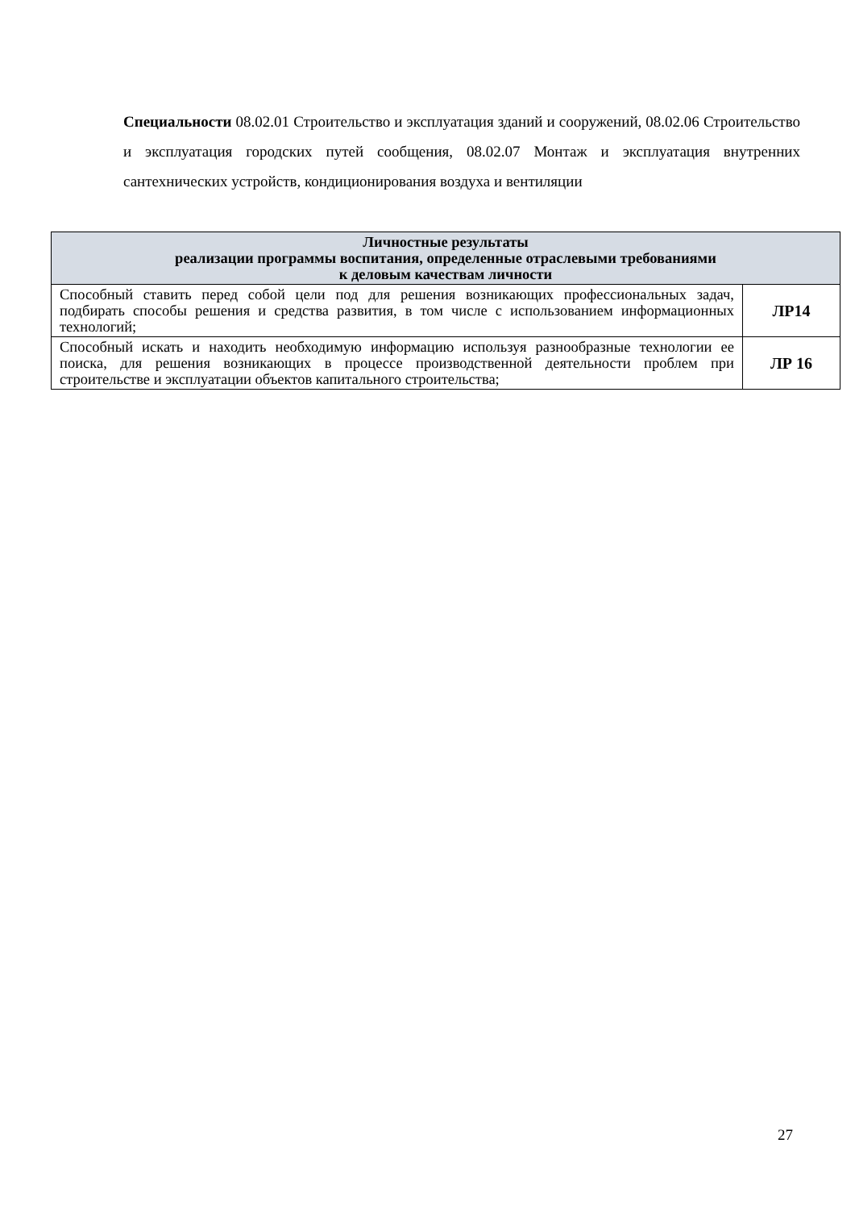Специальности 08.02.01 Строительство и эксплуатация зданий и сооружений, 08.02.06 Строительство и эксплуатация городских путей сообщения, 08.02.07 Монтаж и эксплуатация внутренних сантехнических устройств, кондиционирования воздуха и вентиляции
| Личностные результаты реализации программы воспитания, определенные отраслевыми требованиями к деловым качествам личности | |
| --- | --- |
| Способный ставить перед собой цели под для решения возникающих профессиональных задач, подбирать способы решения и средства развития, в том числе с использованием информационных технологий; | ЛР14 |
| Способный искать и находить необходимую информацию используя разнообразные технологии ее поиска, для решения возникающих в процессе производственной деятельности проблем при строительстве и эксплуатации объектов капитального строительства; | ЛР 16 |
27